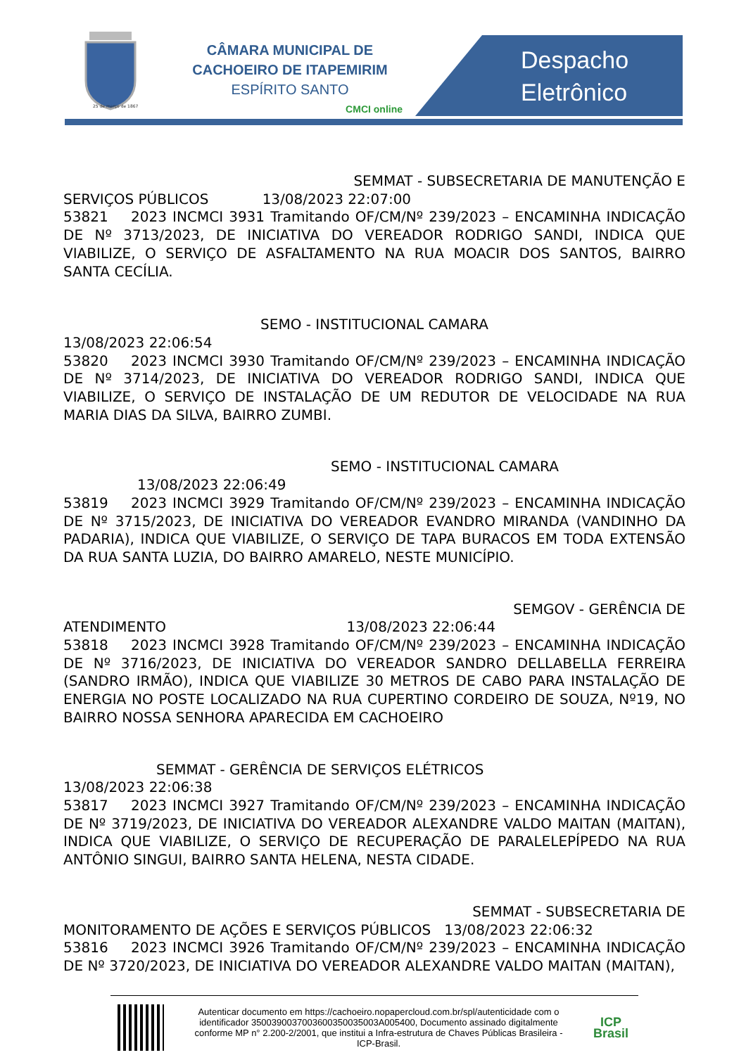25 de março de 1867
CÂMARA MUNICIPAL DE
CACHOEIRO DE ITAPEMIRIM
ESPÍRITO SANTO
CMCI online
Despacho
Eletrônico
SEMMAT - SUBSECRETARIA DE MANUTENÇÃO E
SERVIÇOS PÚBLICOS 13/08/2023 22:07:00
53821 2023 INCMCI 3931 Tramitando OF/CM/Nº 239/2023 – ENCAMINHA INDICAÇÃO DE Nº 3713/2023, DE INICIATIVA DO VEREADOR RODRIGO SANDI, INDICA QUE VIABILIZE, O SERVIÇO DE ASFALTAMENTO NA RUA MOACIR DOS SANTOS, BAIRRO SANTA CECÍLIA.
SEMO - INSTITUCIONAL CAMARA
13/08/2023 22:06:54
53820 2023 INCMCI 3930 Tramitando OF/CM/Nº 239/2023 – ENCAMINHA INDICAÇÃO DE Nº 3714/2023, DE INICIATIVA DO VEREADOR RODRIGO SANDI, INDICA QUE VIABILIZE, O SERVIÇO DE INSTALAÇÃO DE UM REDUTOR DE VELOCIDADE NA RUA MARIA DIAS DA SILVA, BAIRRO ZUMBI.
SEMO - INSTITUCIONAL CAMARA
13/08/2023 22:06:49
53819 2023 INCMCI 3929 Tramitando OF/CM/Nº 239/2023 – ENCAMINHA INDICAÇÃO DE Nº 3715/2023, DE INICIATIVA DO VEREADOR EVANDRO MIRANDA (VANDINHO DA PADARIA), INDICA QUE VIABILIZE, O SERVIÇO DE TAPA BURACOS EM TODA EXTENSÃO DA RUA SANTA LUZIA, DO BAIRRO AMARELO, NESTE MUNICÍPIO.
SEMGOV - GERÊNCIA DE
ATENDIMENTO 13/08/2023 22:06:44
53818 2023 INCMCI 3928 Tramitando OF/CM/Nº 239/2023 – ENCAMINHA INDICAÇÃO DE Nº 3716/2023, DE INICIATIVA DO VEREADOR SANDRO DELLABELLA FERREIRA (SANDRO IRMÃO), INDICA QUE VIABILIZE 30 METROS DE CABO PARA INSTALAÇÃO DE ENERGIA NO POSTE LOCALIZADO NA RUA CUPERTINO CORDEIRO DE SOUZA, Nº19, NO BAIRRO NOSSA SENHORA APARECIDA EM CACHOEIRO
SEMMAT - GERÊNCIA DE SERVIÇOS ELÉTRICOS
13/08/2023 22:06:38
53817 2023 INCMCI 3927 Tramitando OF/CM/Nº 239/2023 – ENCAMINHA INDICAÇÃO DE Nº 3719/2023, DE INICIATIVA DO VEREADOR ALEXANDRE VALDO MAITAN (MAITAN), INDICA QUE VIABILIZE, O SERVIÇO DE RECUPERAÇÃO DE PARALELEPÍPEDO NA RUA ANTÔNIO SINGUI, BAIRRO SANTA HELENA, NESTA CIDADE.
SEMMAT - SUBSECRETARIA DE
MONITORAMENTO DE AÇÕES E SERVIÇOS PÚBLICOS 13/08/2023 22:06:32
53816 2023 INCMCI 3926 Tramitando OF/CM/Nº 239/2023 – ENCAMINHA INDICAÇÃO DE Nº 3720/2023, DE INICIATIVA DO VEREADOR ALEXANDRE VALDO MAITAN (MAITAN),
Autenticar documento em https://cachoeiro.nopapercloud.com.br/spl/autenticidade com o identificador 3500390037003600350035003A005400, Documento assinado digitalmente conforme MP n° 2.200-2/2001, que institui a Infra-estrutura de Chaves Públicas Brasileira - ICP-Brasil.
ICP
Brasil